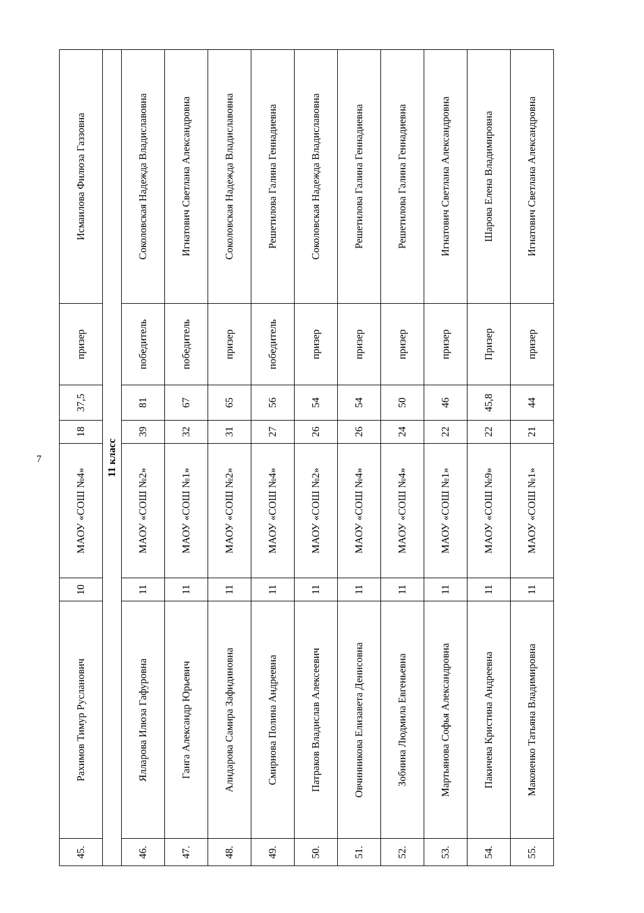| 45. | Рахимов Тимур Русланович | 10 | МАОУ «СОШ №4» | 18 | 37,5 | призер | Исмаилова Филюза Газзовна |
| 11 класс | | | | | | | |
| 46. | Ялларова Илюза Гафуровна | 11 | МАОУ «СОШ №2» | 39 | 81 | победитель | Соколовская Надежда Владиславовна |
| 47. | Ганга Александр Юрьевич | 11 | МАОУ «СОШ №1» | 32 | 67 | победитель | Игнатович Светлана Александровна |
| 48. | Алидарова Самира Зафидиновна | 11 | МАОУ «СОШ №2» | 31 | 65 | призер | Соколовская Надежда Владиславовна |
| 49. | Смирнова Полина Андреевна | 11 | МАОУ «СОШ №4» | 27 | 56 | победитель | Решетилова Галина Геннадиевна |
| 50. | Патраков Владислав Алексеевич | 11 | МАОУ «СОШ №2» | 26 | 54 | призер | Соколовская Надежда Владиславовна |
| 51. | Овчинникова Елизавета Денисовна | 11 | МАОУ «СОШ №4» | 26 | 54 | призер | Решетилова Галина Геннадиевна |
| 52. | Зобнина Людмила Евгеньевна | 11 | МАОУ «СОШ №4» | 24 | 50 | призер | Решетилова Галина Геннадиевна |
| 53. | Мартьянова Софья Александровна | 11 | МАОУ «СОШ №1» | 22 | 46 | призер | Игнатович Светлана Александровна |
| 54. | Пакичева Кристина Андреевна | 11 | МАОУ «СОШ №9» | 22 | 45,8 | Призер | Шарова Елена Владимировна |
| 55. | Маковенко Татьяна Владимировна | 11 | МАОУ «СОШ №1» | 21 | 44 | призер | Игнатович Светлана Александровна |
7